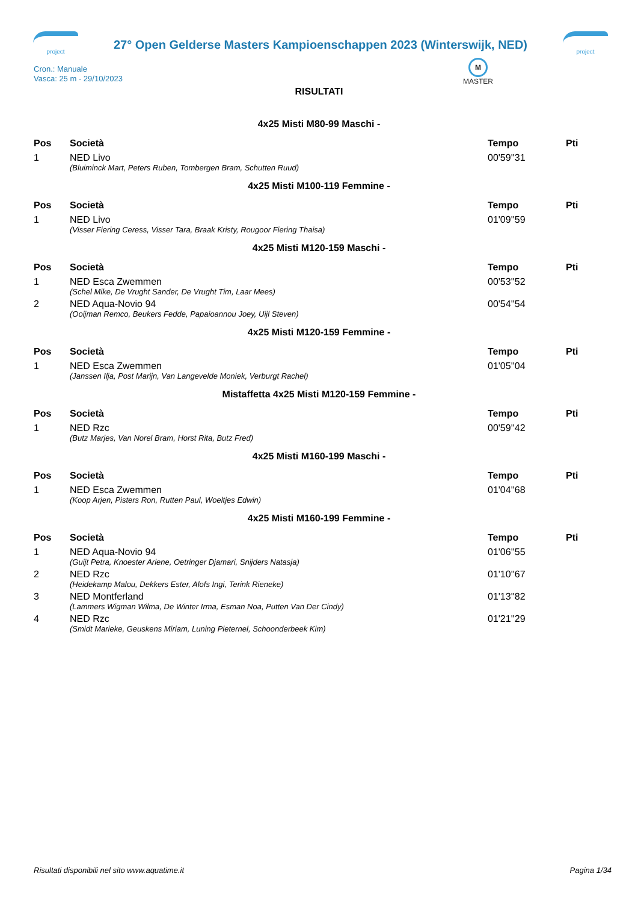project
27° Open Gelderse Masters Kampioenschappen 2023 (Winterswijk, NED)
project
Cron.: Manuale
Vasca: 25 m - 29/10/2023
M
MASTER
RISULTATI
4x25 Misti M80-99 Maschi -
| Pos | Società | Tempo | Pti |
| --- | --- | --- | --- |
| 1 | NED Livo | 00'59''31 | |
| | (Bluiminck Mart, Peters Ruben, Tombergen Bram, Schutten Ruud) | | |
4x25 Misti M100-119 Femmine -
| Pos | Società | Tempo | Pti |
| --- | --- | --- | --- |
| 1 | NED Livo | 01'09''59 | |
| | (Visser Fiering Ceress, Visser Tara, Braak Kristy, Rougoor Fiering Thaisa) | | |
4x25 Misti M120-159 Maschi -
| Pos | Società | Tempo | Pti |
| --- | --- | --- | --- |
| 1 | NED Esca Zwemmen | 00'53''52 | |
| | (Schel Mike, De Vrught Sander, De Vrught Tim, Laar Mees) | | |
| 2 | NED Aqua-Novio 94 | 00'54''54 | |
| | (Ooijman Remco, Beukers Fedde, Papaioannou Joey, Uijl Steven) | | |
4x25 Misti M120-159 Femmine -
| Pos | Società | Tempo | Pti |
| --- | --- | --- | --- |
| 1 | NED Esca Zwemmen | 01'05''04 | |
| | (Janssen Ilja, Post Marijn, Van Langevelde Moniek, Verburgt Rachel) | | |
Mistaffetta 4x25 Misti M120-159 Femmine -
| Pos | Società | Tempo | Pti |
| --- | --- | --- | --- |
| 1 | NED Rzc | 00'59''42 | |
| | (Butz Marjes, Van Norel Bram, Horst Rita, Butz Fred) | | |
4x25 Misti M160-199 Maschi -
| Pos | Società | Tempo | Pti |
| --- | --- | --- | --- |
| 1 | NED Esca Zwemmen | 01'04''68 | |
| | (Koop Arjen, Pisters Ron, Rutten Paul, Woeltjes Edwin) | | |
4x25 Misti M160-199 Femmine -
| Pos | Società | Tempo | Pti |
| --- | --- | --- | --- |
| 1 | NED Aqua-Novio 94 | 01'06''55 | |
| | (Guijt Petra, Knoester Ariene, Oetringer Djamari, Snijders Natasja) | | |
| 2 | NED Rzc | 01'10''67 | |
| | (Heidekamp Malou, Dekkers Ester, Alofs Ingi, Terink Rieneke) | | |
| 3 | NED Montferland | 01'13''82 | |
| | (Lammers Wigman Wilma, De Winter Irma, Esman Noa, Putten Van Der Cindy) | | |
| 4 | NED Rzc | 01'21''29 | |
| | (Smidt Marieke, Geuskens Miriam, Luning Pieternel, Schoonderbeek Kim) | | |
Risultati disponibili nel sito www.aquatime.it Pagina 1/34